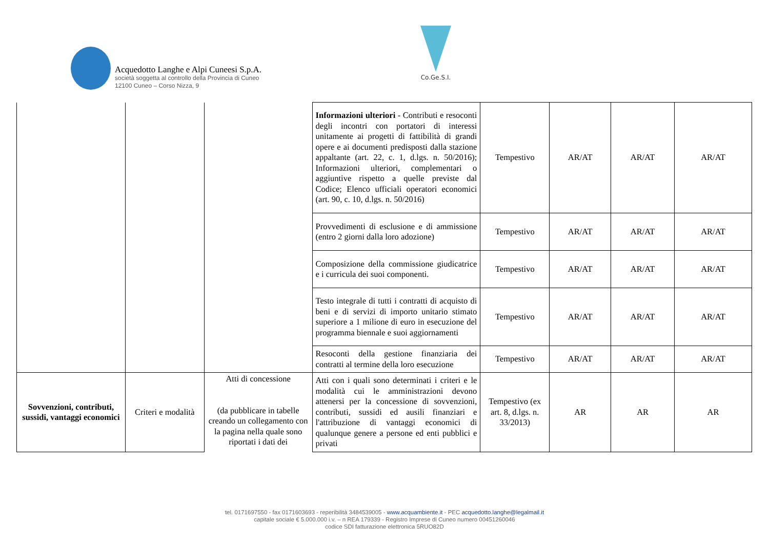Acquedotto Langhe e Alpi Cuneesi S.p.A.
società soggetta al controllo della Provincia di Cuneo
12100 Cuneo – Corso Nizza, 9
Co.Ge.S.I.
| | | | Informazioni ulteriori - Contributi e resoconti degli incontri con portatori di interessi unitamente ai progetti di fattibilità di grandi opere e ai documenti predisposti dalla stazione appaltante (art. 22, c. 1, d.lgs. n. 50/2016); Informazioni ulteriori, complementari o aggiuntive rispetto a quelle previste dal Codice; Elenco ufficiali operatori economici (art. 90, c. 10, d.lgs. n. 50/2016) | Tempestivo | AR/AT | AR/AT | AR/AT |
| | | | Provvedimenti di esclusione e di ammissione (entro 2 giorni dalla loro adozione) | Tempestivo | AR/AT | AR/AT | AR/AT |
| | | | Composizione della commissione giudicatrice e i curricula dei suoi componenti. | Tempestivo | AR/AT | AR/AT | AR/AT |
| | | | Testo integrale di tutti i contratti di acquisto di beni e di servizi di importo unitario stimato superiore a 1 milione di euro in esecuzione del programma biennale e suoi aggiornamenti | Tempestivo | AR/AT | AR/AT | AR/AT |
| | | | Resoconti della gestione finanziaria dei contratti al termine della loro esecuzione | Tempestivo | AR/AT | AR/AT | AR/AT |
| Sovvenzioni, contributi, sussidi, vantaggi economici | Criteri e modalità | Atti di concessione (da pubblicare in tabelle creando un collegamento con la pagina nella quale sono riportati i dati dei | Atti con i quali sono determinati i criteri e le modalità cui le amministrazioni devono attenersi per la concessione di sovvenzioni, contributi, sussidi ed ausili finanziari e l'attribuzione di vantaggi economici di qualunque genere a persone ed enti pubblici e privati | Tempestivo (ex art. 8, d.lgs. n. 33/2013) | AR | AR | AR |
tel. 0171697550 - fax 0171603693 - reperibilità 3484539005 - www.acquambiente.it - PEC acquedotto.langhe@legalmail.it
capitale sociale € 5.000.000 i.v. – n REA 179339 - Registro Imprese di Cuneo numero 00451260046
codice SDI fatturazione elettronica 5RUO82D